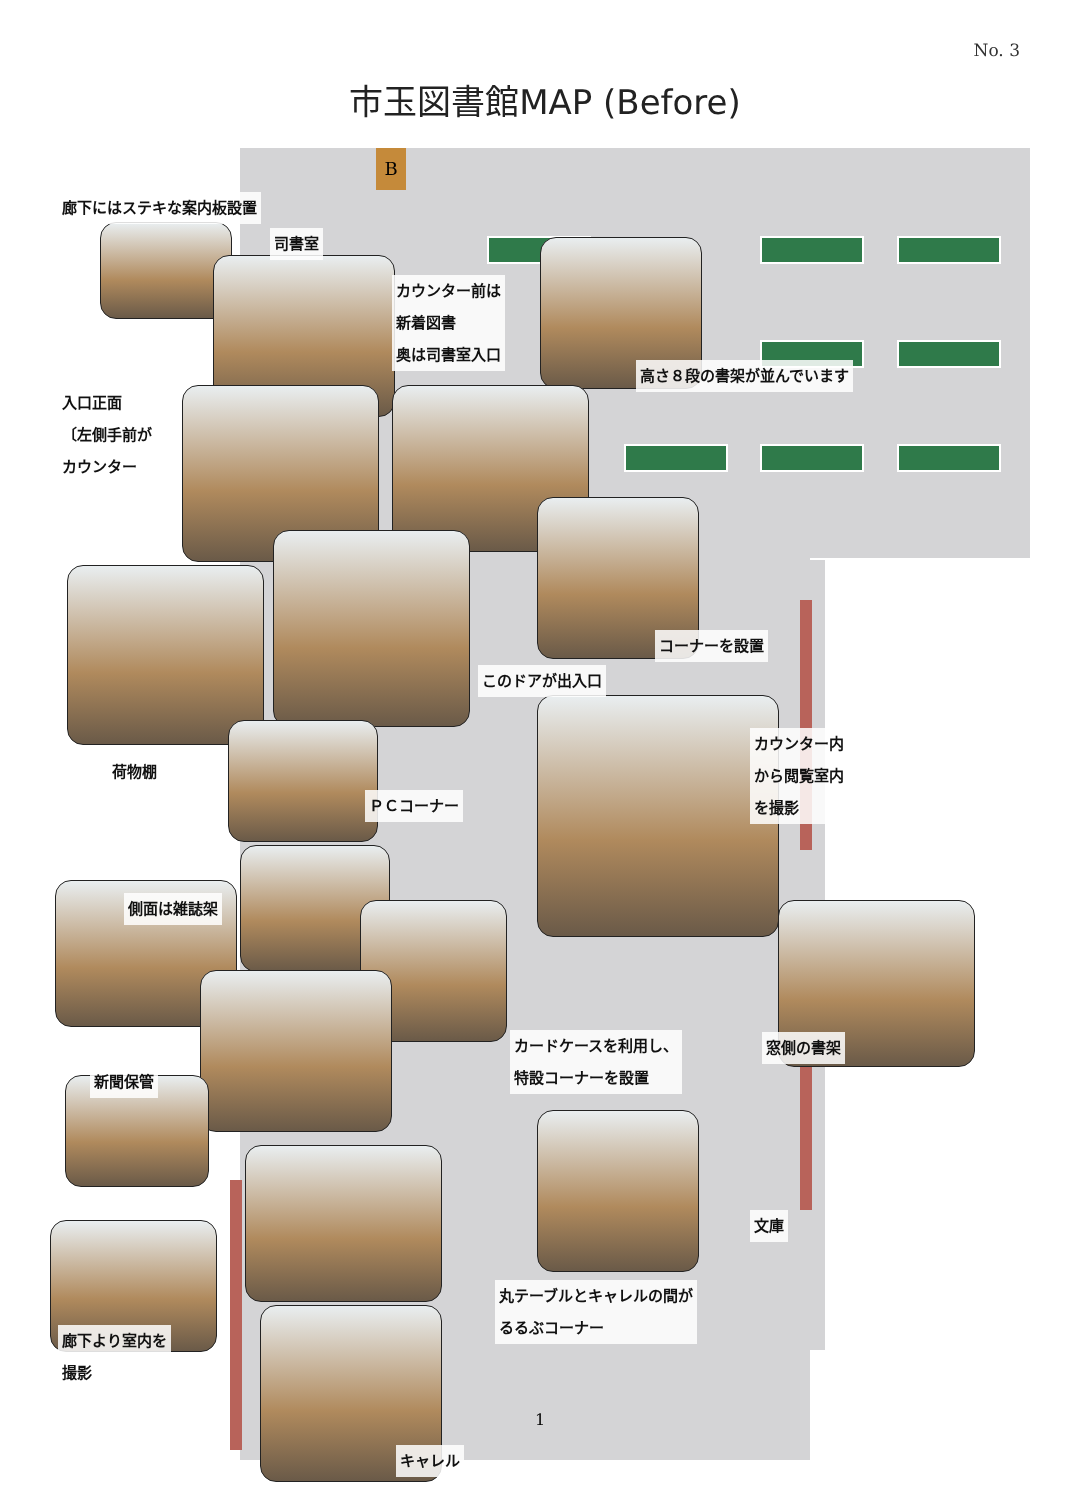No. 3
市玉図書館MAP (Before)
B
廊下にはステキな案内板設置
司書室
カウンター前は
新着図書
奥は司書室入口
高さ８段の書架が並んでいます
入口正面
〔左側手前が
カウンター
コーナーを設置
このドアが出入口
カウンター内
から閲覧室内
を撮影
荷物棚
ＰＣコーナー
側面は雑誌架
カードケースを利用し、
特設コーナーを設置
窓側の書架
新聞保管
文庫
丸テーブルとキャレルの間が
るるぶコーナー
廊下より室内を
撮影
1
キャレル